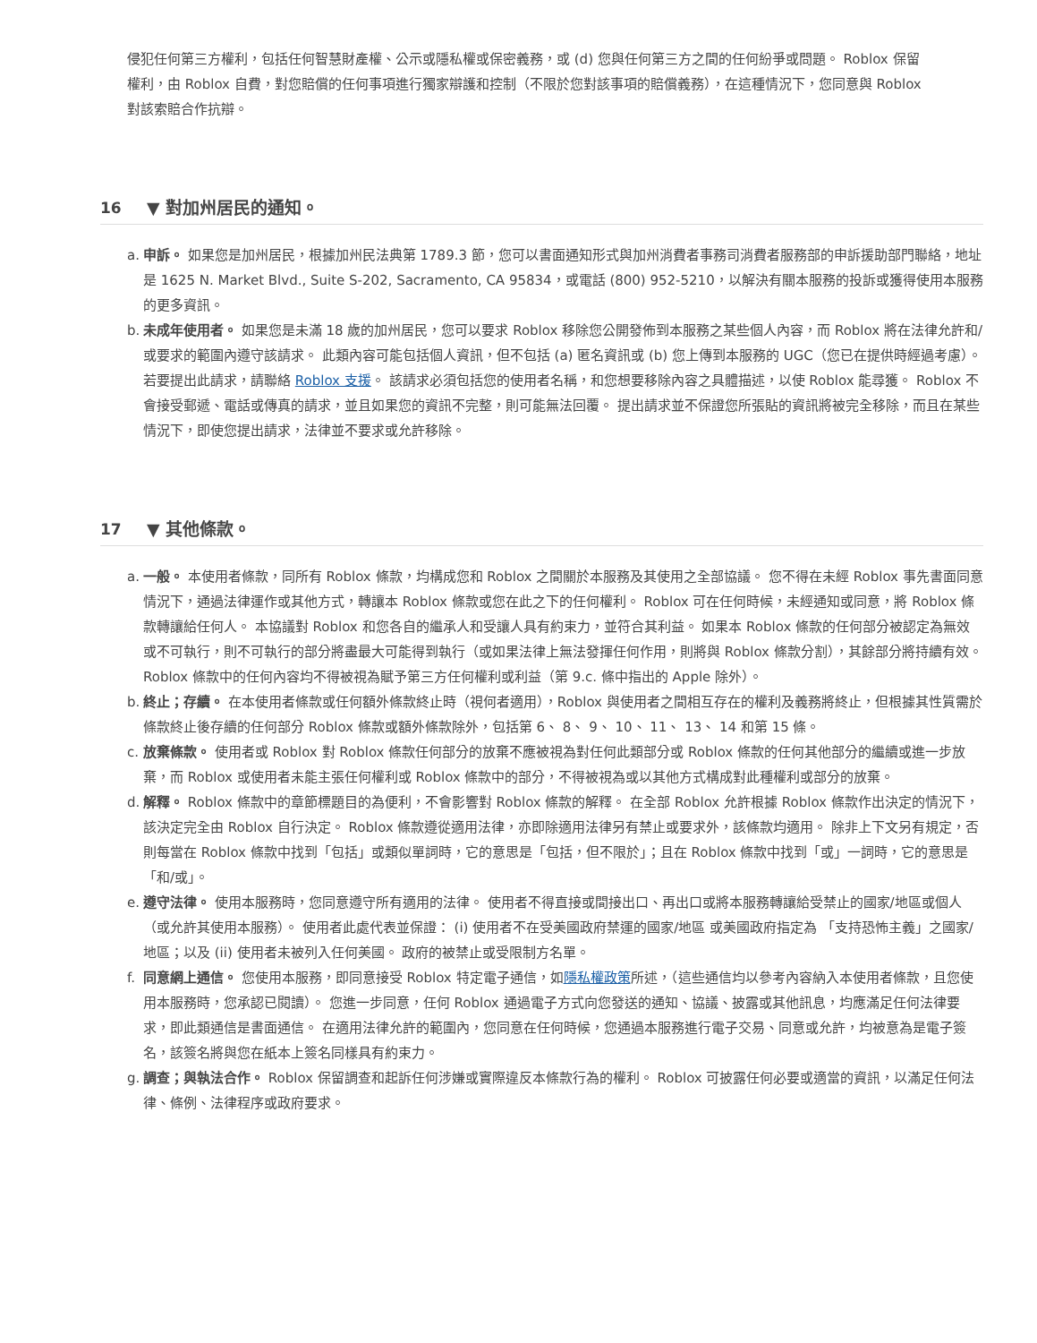侵犯任何第三方權利，包括任何智慧財產權、公示或隱私權或保密義務，或 (d) 您與任何第三方之間的任何紛爭或問題。 Roblox 保留權利，由 Roblox 自費，對您賠償的任何事項進行獨家辯護和控制（不限於您對該事項的賠償義務），在這種情況下，您同意與 Roblox 對該索賠合作抗辯。
16 ▼ 對加州居民的通知。
a. 申訴。 如果您是加州居民，根據加州民法典第 1789.3 節，您可以書面通知形式與加州消費者事務司消費者服務部的申訴援助部門聯絡，地址是 1625 N. Market Blvd., Suite S-202, Sacramento, CA 95834，或電話 (800) 952-5210，以解決有關本服務的投訴或獲得使用本服務的更多資訊。
b. 未成年使用者。 如果您是未滿 18 歲的加州居民，您可以要求 Roblox 移除您公開發佈到本服務之某些個人內容，而 Roblox 將在法律允許和/或要求的範圍內遵守該請求。 此類內容可能包括個人資訊，但不包括 (a) 匿名資訊或 (b) 您上傳到本服務的 UGC（您已在提供時經過考慮）。 若要提出此請求，請聯絡 Roblox 支援。 該請求必須包括您的使用者名稱，和您想要移除內容之具體描述，以使 Roblox 能尋獲。 Roblox 不會接受郵遞、電話或傳真的請求，並且如果您的資訊不完整，則可能無法回覆。 提出請求並不保證您所張貼的資訊將被完全移除，而且在某些情況下，即使您提出請求，法律並不要求或允許移除。
17 ▼ 其他條款。
a. 一般。 本使用者條款，同所有 Roblox 條款，均構成您和 Roblox 之間關於本服務及其使用之全部協議。 您不得在未經 Roblox 事先書面同意情況下，通過法律運作或其他方式，轉讓本 Roblox 條款或您在此之下的任何權利。 Roblox 可在任何時候，未經通知或同意，將 Roblox 條款轉讓給任何人。 本協議對 Roblox 和您各自的繼承人和受讓人具有約束力，並符合其利益。 如果本 Roblox 條款的任何部分被認定為無效或不可執行，則不可執行的部分將盡最大可能得到執行（或如果法律上無法發揮任何作用，則將與 Roblox 條款分割），其餘部分將持續有效。 Roblox 條款中的任何內容均不得被視為賦予第三方任何權利或利益（第 9.c. 條中指出的 Apple 除外）。
b. 終止；存續。 在本使用者條款或任何額外條款終止時（視何者適用），Roblox 與使用者之間相互存在的權利及義務將終止，但根據其性質需於條款終止後存續的任何部分 Roblox 條款或額外條款除外，包括第 6、 8、 9、 10、 11、 13、 14 和第 15 條。
c. 放棄條款。 使用者或 Roblox 對 Roblox 條款任何部分的放棄不應被視為對任何此類部分或 Roblox 條款的任何其他部分的繼續或進一步放棄，而 Roblox 或使用者未能主張任何權利或 Roblox 條款中的部分，不得被視為或以其他方式構成對此種權利或部分的放棄。
d. 解釋。 Roblox 條款中的章節標題目的為便利，不會影響對 Roblox 條款的解釋。 在全部 Roblox 允許根據 Roblox 條款作出決定的情況下，該決定完全由 Roblox 自行決定。 Roblox 條款遵從適用法律，亦即除適用法律另有禁止或要求外，該條款均適用。 除非上下文另有規定，否則每當在 Roblox 條款中找到「包括」或類似單詞時，它的意思是「包括，但不限於」；且在 Roblox 條款中找到「或」一詞時，它的意思是「和/或」。
e. 遵守法律。 使用本服務時，您同意遵守所有適用的法律。 使用者不得直接或間接出口、再出口或將本服務轉讓給受禁止的國家/地區或個人（或允許其使用本服務）。 使用者此處代表並保證： (i) 使用者不在受美國政府禁運的國家/地區 或美國政府指定為 「支持恐怖主義」之國家/地區；以及 (ii) 使用者未被列入任何美國。 政府的被禁止或受限制方名單。
f. 同意網上通信。 您使用本服務，即同意接受 Roblox 特定電子通信，如隱私權政策所述，（這些通信均以參考內容納入本使用者條款，且您使用本服務時，您承認已閱讀）。 您進一步同意，任何 Roblox 通過電子方式向您發送的通知、協議、披露或其他訊息，均應滿足任何法律要求，即此類通信是書面通信。 在適用法律允許的範圍內，您同意在任何時候，您通過本服務進行電子交易、同意或允許，均被意為是電子簽名，該簽名將與您在紙本上簽名同樣具有約束力。
g. 調查；與執法合作。 Roblox 保留調查和起訴任何涉嫌或實際違反本條款行為的權利。 Roblox 可披露任何必要或適當的資訊，以滿足任何法律、條例、法律程序或政府要求。